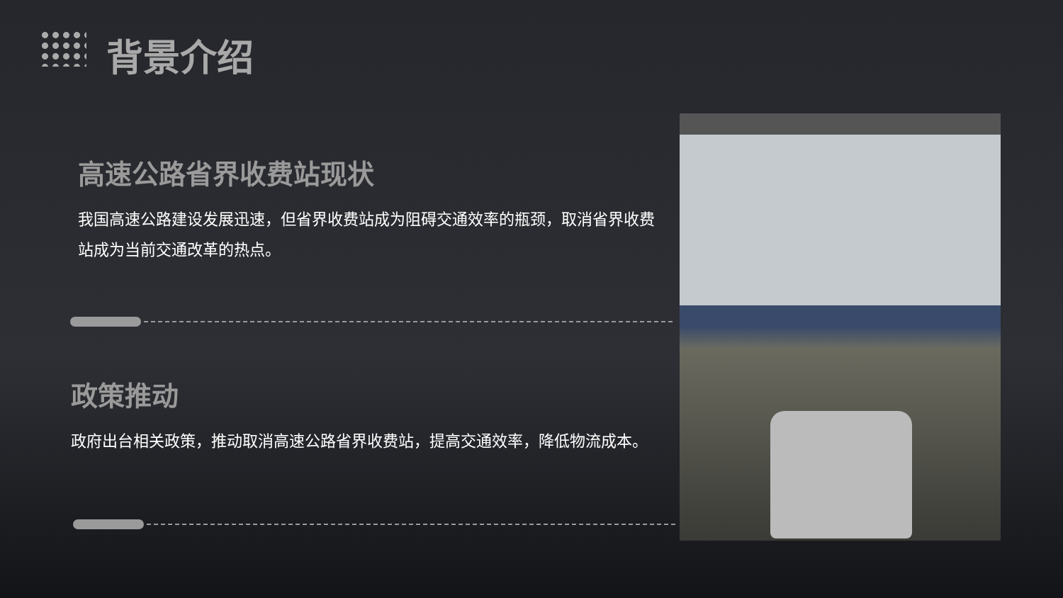背景介绍
高速公路省界收费站现状
我国高速公路建设发展迅速，但省界收费站成为阻碍交通效率的瓶颈，取消省界收费站成为当前交通改革的热点。
政策推动
政府出台相关政策，推动取消高速公路省界收费站，提高交通效率，降低物流成本。